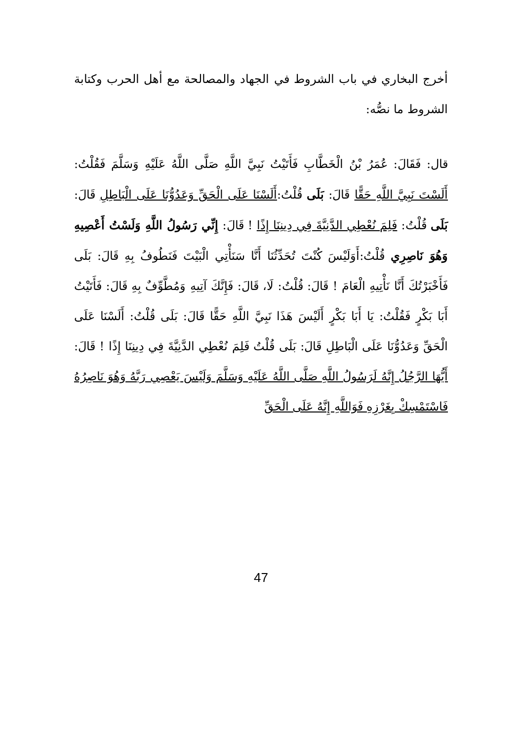أخرج البخاري في باب الشروط في الجهاد والمصالحة مع أهل الحرب وكتابة الشروط ما نصُّه:
قال: فَقَالَ: عُمَرُ بْنُ الْخَطَّابِ فَأَتَيْتُ نَبِيَّ اللَّهِ صَلَّى اللَّهُ عَلَيْهِ وَسَلَّمَ فَقُلْتُ: أَلَسْتَ نَبِيَّ اللَّهِ حَقًّا قَالَ: بَلَى قُلْتُ:أَلَسْنَا عَلَى الْحَقِّ وَعَدُوُّنَا عَلَى الْبَاطِلِ قَالَ: بَلَى قُلْتُ: فَلِمَ نُعْطِي الدَّنِيَّةَ فِي دِينِنَا إِذًا ! قَالَ: إِنِّي رَسُولُ اللَّهِ وَلَسْتُ أَعْصِيهِ وَهُوَ نَاصِرِي قُلْتُ:أَوَلَيْسَ كُنْتَ تُحَدِّثُنَا أَنَّا سَنَأْتِي الْبَيْتَ فَنَطُوفُ بِهِ قَالَ: بَلَى فَأَخْبَرْتُكَ أَنَّا نَأْتِيهِ الْعَامَ ! قَالَ: قُلْتُ: لَا، قَالَ: فَإِنَّكَ آتِيهِ وَمُطَّوِّفٌ بِهِ قَالَ: فَأَتَيْتُ أَبَا بَكْرٍ فَقُلْتُ: يَا أَبَا بَكْرٍ أَلَيْسَ هَذَا نَبِيَّ اللَّهِ حَقًّا قَالَ: بَلَى قُلْتُ: أَلَسْنَا عَلَى الْحَقِّ وَعَدُوُّنَا عَلَى الْبَاطِلِ قَالَ: بَلَى قُلْتُ فَلِمَ نُعْطِي الدَّنِيَّةَ فِي دِينِنَا إِذًا ! قَالَ: أَيُّهَا الرَّجُلُ إِنَّهُ لَرَسُولُ اللَّهِ صَلَّى اللَّهُ عَلَيْهِ وَسَلَّمَ وَلَيْسَ يَعْصِي رَبَّهُ وَهُوَ نَاصِرُهُ فَاسْتَمْسِكْ بِغَرْزِهِ فَوَاللَّهِ إِنَّهُ عَلَى الْحَقِّ
47